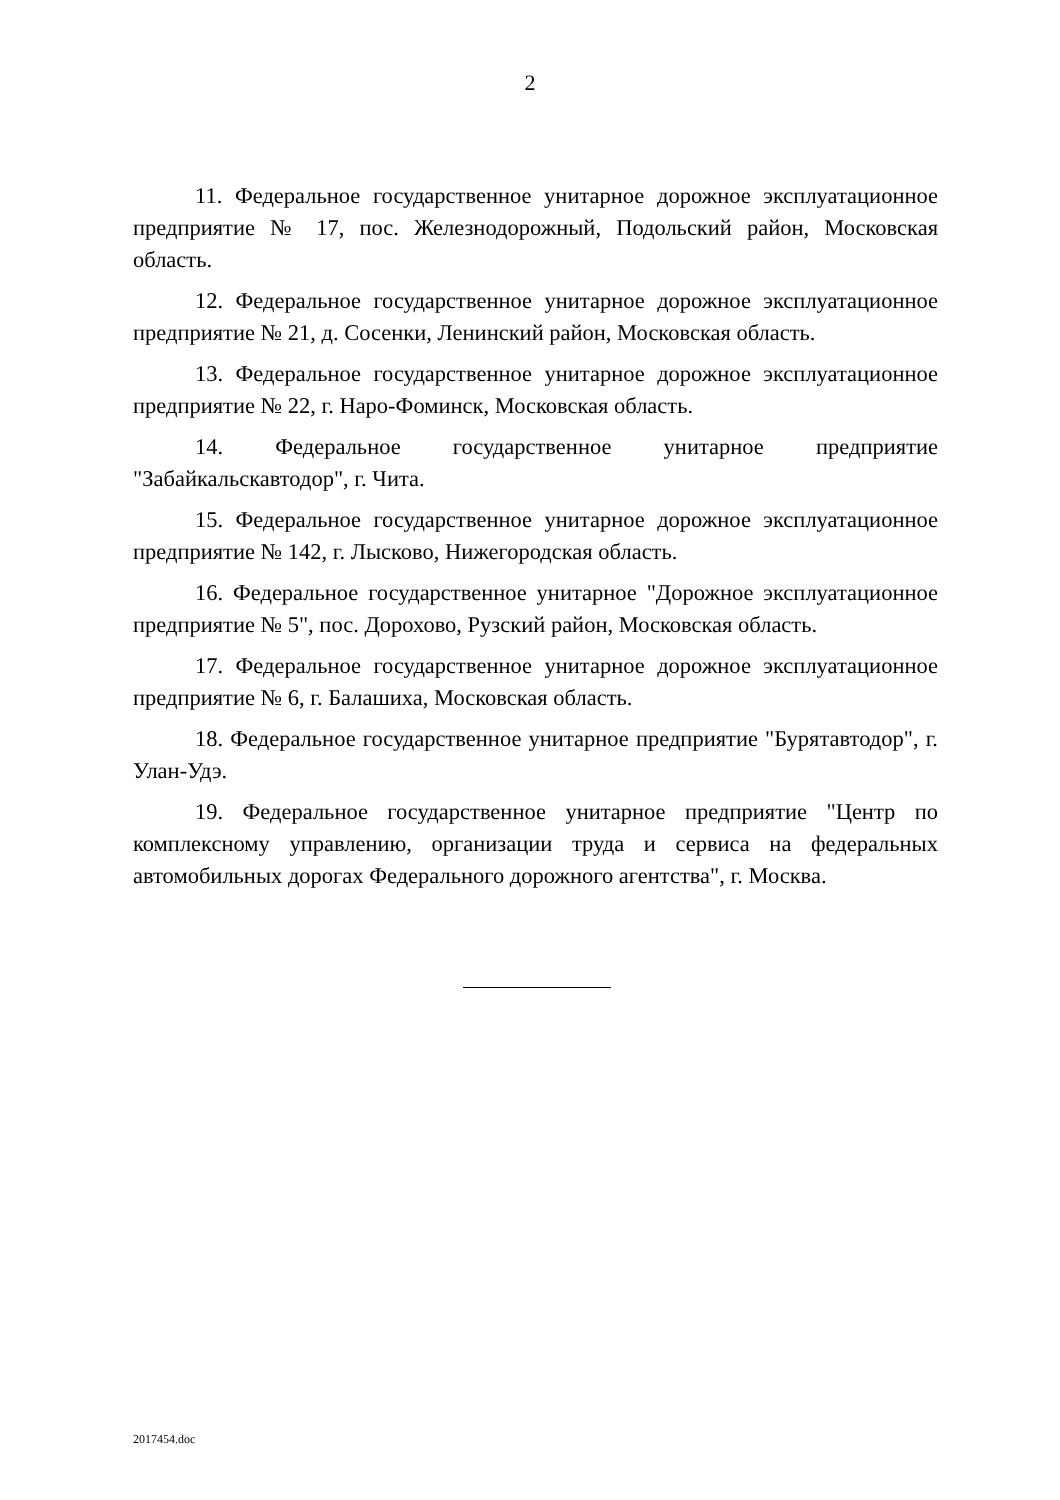2
11. Федеральное государственное унитарное дорожное эксплуатационное предприятие № 17, пос. Железнодорожный, Подольский район, Московская область.
12. Федеральное государственное унитарное дорожное эксплуатационное предприятие № 21, д. Сосенки, Ленинский район, Московская область.
13. Федеральное государственное унитарное дорожное эксплуатационное предприятие № 22, г. Наро-Фоминск, Московская область.
14. Федеральное государственное унитарное предприятие "Забайкальскавтодор", г. Чита.
15. Федеральное государственное унитарное дорожное эксплуатационное предприятие № 142, г. Лысково, Нижегородская область.
16. Федеральное государственное унитарное "Дорожное эксплуатационное предприятие № 5", пос. Дорохово, Рузский район, Московская область.
17. Федеральное государственное унитарное дорожное эксплуатационное предприятие № 6, г. Балашиха, Московская область.
18. Федеральное государственное унитарное предприятие "Бурятавтодор", г. Улан-Удэ.
19. Федеральное государственное унитарное предприятие "Центр по комплексному управлению, организации труда и сервиса на федеральных автомобильных дорогах Федерального дорожного агентства", г. Москва.
2017454.doc